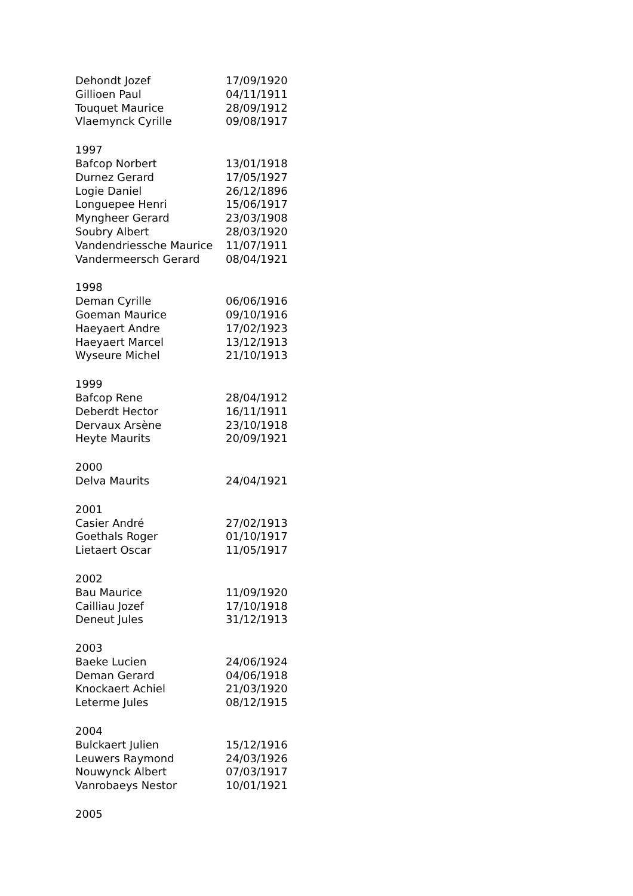| Dehondt Jozef | 17/09/1920 |
| Gillioen Paul | 04/11/1911 |
| Touquet Maurice | 28/09/1912 |
| Vlaemynck Cyrille | 09/08/1917 |
| 1997 | |
| Bafcop Norbert | 13/01/1918 |
| Durnez Gerard | 17/05/1927 |
| Logie Daniel | 26/12/1896 |
| Longuepee Henri | 15/06/1917 |
| Myngheer Gerard | 23/03/1908 |
| Soubry Albert | 28/03/1920 |
| Vandendriessche Maurice | 11/07/1911 |
| Vandermeersch Gerard | 08/04/1921 |
| 1998 | |
| Deman Cyrille | 06/06/1916 |
| Goeman Maurice | 09/10/1916 |
| Haeyaert Andre | 17/02/1923 |
| Haeyaert Marcel | 13/12/1913 |
| Wyseure Michel | 21/10/1913 |
| 1999 | |
| Bafcop Rene | 28/04/1912 |
| Deberdt Hector | 16/11/1911 |
| Dervaux Arsène | 23/10/1918 |
| Heyte Maurits | 20/09/1921 |
| 2000 | |
| Delva Maurits | 24/04/1921 |
| 2001 | |
| Casier André | 27/02/1913 |
| Goethals Roger | 01/10/1917 |
| Lietaert Oscar | 11/05/1917 |
| 2002 | |
| Bau Maurice | 11/09/1920 |
| Cailliau Jozef | 17/10/1918 |
| Deneut Jules | 31/12/1913 |
| 2003 | |
| Baeke Lucien | 24/06/1924 |
| Deman Gerard | 04/06/1918 |
| Knockaert Achiel | 21/03/1920 |
| Leterme Jules | 08/12/1915 |
| 2004 | |
| Bulckaert Julien | 15/12/1916 |
| Leuwers Raymond | 24/03/1926 |
| Nouwynck Albert | 07/03/1917 |
| Vanrobaeys Nestor | 10/01/1921 |
| 2005 | |